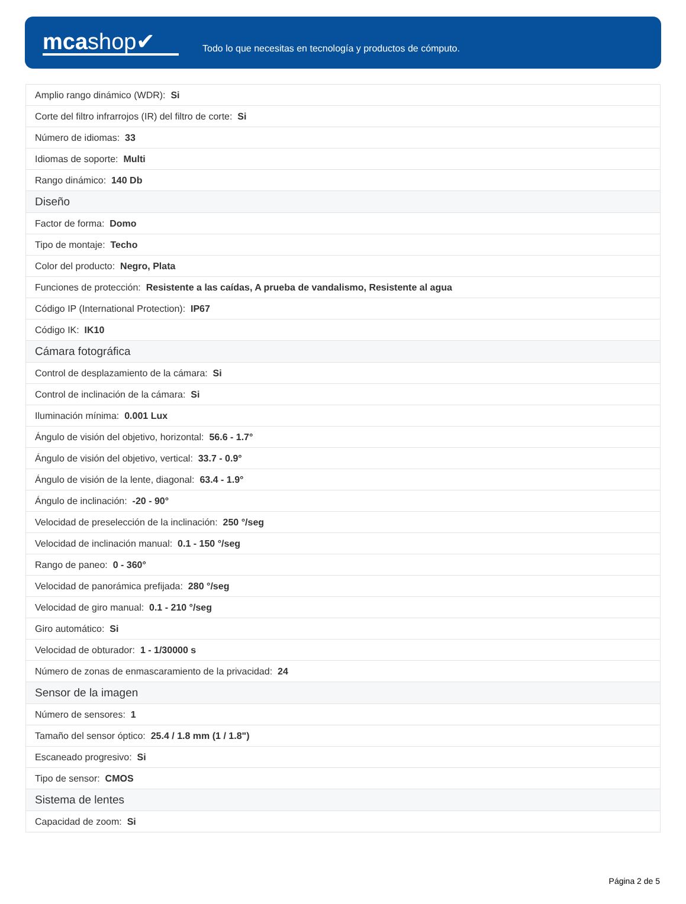mcashop✔
Todo lo que necesitas en tecnología y productos de cómputo.
| Amplio rango dinámico (WDR): Si |
| Corte del filtro infrarrojos (IR) del filtro de corte: Si |
| Número de idiomas: 33 |
| Idiomas de soporte: Multi |
| Rango dinámico: 140 Db |
| Diseño |
| Factor de forma: Domo |
| Tipo de montaje: Techo |
| Color del producto: Negro, Plata |
| Funciones de protección: Resistente a las caídas, A prueba de vandalismo, Resistente al agua |
| Código IP (International Protection): IP67 |
| Código IK: IK10 |
| Cámara fotográfica |
| Control de desplazamiento de la cámara: Si |
| Control de inclinación de la cámara: Si |
| Iluminación mínima: 0.001 Lux |
| Ángulo de visión del objetivo, horizontal: 56.6 - 1.7° |
| Ángulo de visión del objetivo, vertical: 33.7 - 0.9° |
| Ángulo de visión de la lente, diagonal: 63.4 - 1.9° |
| Ángulo de inclinación: -20 - 90° |
| Velocidad de preselección de la inclinación: 250 °/seg |
| Velocidad de inclinación manual: 0.1 - 150 °/seg |
| Rango de paneo: 0 - 360° |
| Velocidad de panorámica prefijada: 280 °/seg |
| Velocidad de giro manual: 0.1 - 210 °/seg |
| Giro automático: Si |
| Velocidad de obturador: 1 - 1/30000 s |
| Número de zonas de enmascaramiento de la privacidad: 24 |
| Sensor de la imagen |
| Número de sensores: 1 |
| Tamaño del sensor óptico: 25.4 / 1.8 mm (1 / 1.8") |
| Escaneado progresivo: Si |
| Tipo de sensor: CMOS |
| Sistema de lentes |
| Capacidad de zoom: Si |
Página 2 de 5